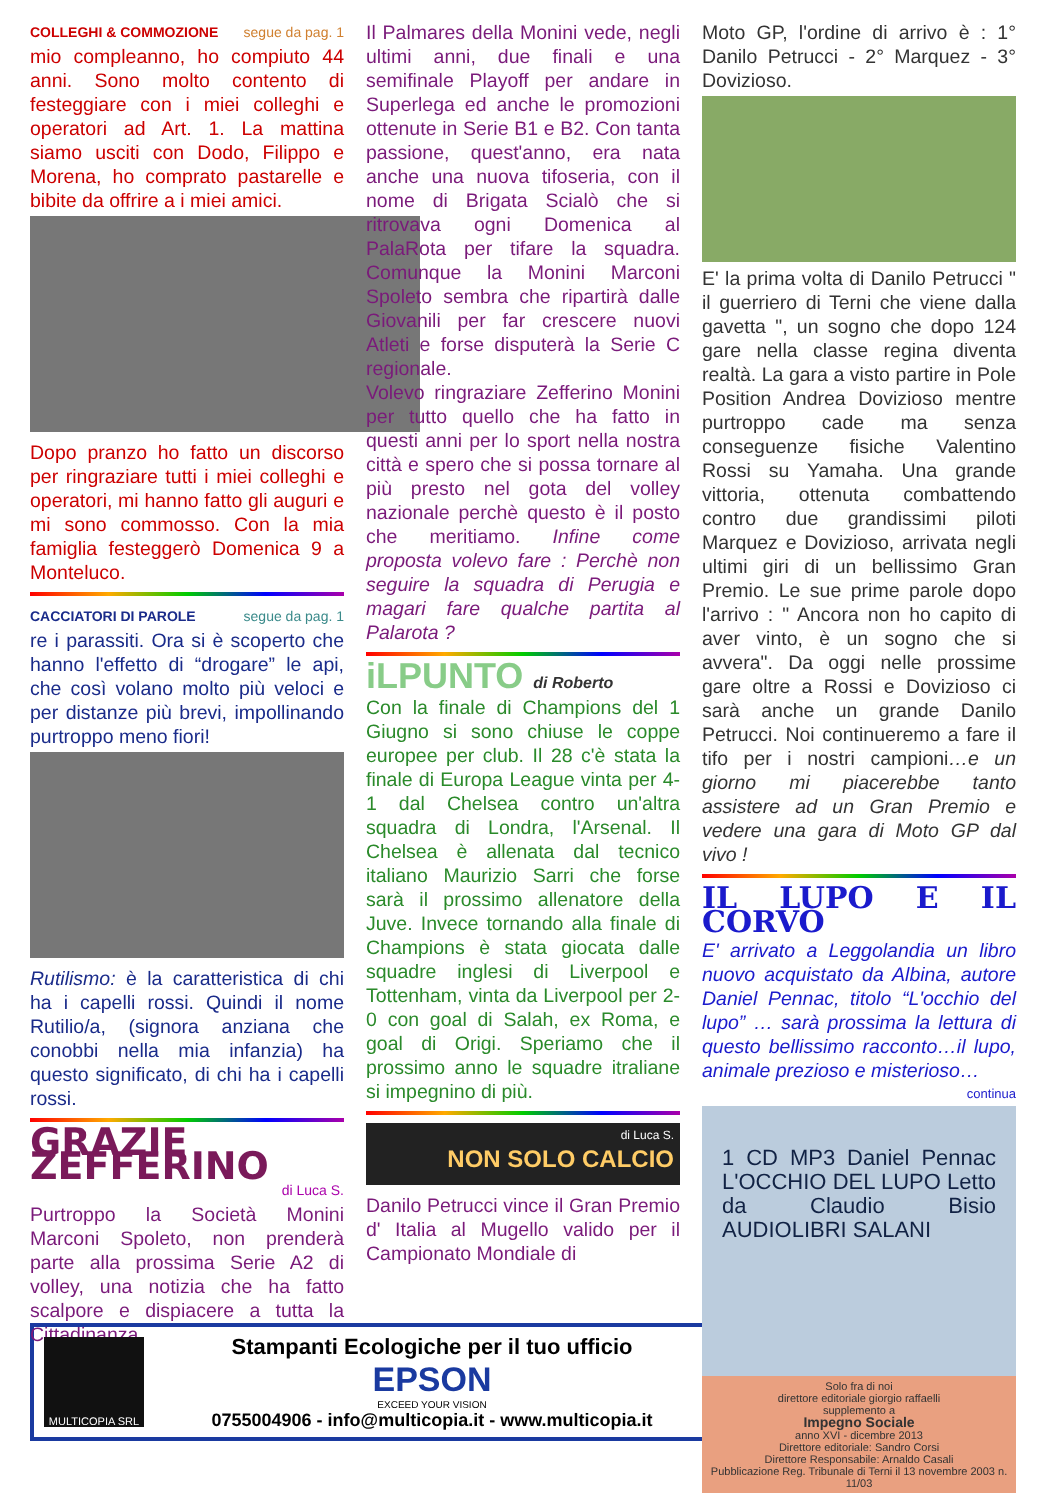COLLEGHI & COMMOZIONE segue da pag. 1
mio compleanno, ho compiuto 44 anni. Sono molto contento di festeggiare con i miei colleghi e operatori ad Art. 1. La mattina siamo usciti con Dodo, Filippo e Morena, ho comprato pastarelle e bibite da offrire a i miei amici.
Dopo pranzo ho fatto un discorso per ringraziare tutti i miei colleghi e operatori, mi hanno fatto gli auguri e mi sono commosso. Con la mia famiglia festeggerò Domenica 9 a Monteluco.
CACCIATORI DI PAROLE segue da pag. 1
re i parassiti. Ora si è scoperto che hanno l'effetto di “drogare” le api, che così volano molto più veloci e per distanze più brevi, impollinando purtroppo meno fiori!
Rutilismo: è la caratteristica di chi ha i capelli rossi. Quindi il nome Rutilio/a, (signora anziana che conobbi nella mia infanzia) ha questo significato, di chi ha i capelli rossi.
GRAZIE ZEFFERINO
di Luca S.
Purtroppo la Società Monini Marconi Spoleto, non prenderà parte alla prossima Serie A2 di volley, una notizia che ha fatto scalpore e dispiacere a tutta la Cittadinanza.
Il Palmares della Monini vede, negli ultimi anni, due finali e una semifinale Playoff per andare in Superlega ed anche le promozioni ottenute in Serie B1 e B2. Con tanta passione, quest'anno, era nata anche una nuova tifoseria, con il nome di Brigata Scialò che si ritrovava ogni Domenica al PalaRota per tifare la squadra. Comunque la Monini Marconi Spoleto sembra che ripartirà dalle Giovanili per far crescere nuovi Atleti e forse disputerà la Serie C regionale.
Volevo ringraziare Zefferino Monini per tutto quello che ha fatto in questi anni per lo sport nella nostra città e spero che si possa tornare al più presto nel gota del volley nazionale perchè questo è il posto che meritiamo. Infine come proposta volevo fare : Perchè non seguire la squadra di Perugia e magari fare qualche partita al Palarota ?
iLPUNTO di Roberto
Con la finale di Champions del 1 Giugno si sono chiuse le coppe europee per club. Il 28 c'è stata la finale di Europa League vinta per 4-1 dal Chelsea contro un'altra squadra di Londra, l'Arsenal. Il Chelsea è allenata dal tecnico italiano Maurizio Sarri che forse sarà il prossimo allenatore della Juve. Invece tornando alla finale di Champions è stata giocata dalle squadre inglesi di Liverpool e Tottenham, vinta da Liverpool per 2-0 con goal di Salah, ex Roma, e goal di Origi. Speriamo che il prossimo anno le squadre itraliane si impegnino di più.
di Luca S.
NON SOLO CALCIO
Danilo Petrucci vince il Gran Premio d' Italia al Mugello valido per il Campionato Mondiale di
Moto GP, l'ordine di arrivo è : 1° Danilo Petrucci - 2° Marquez - 3° Dovizioso.
E' la prima volta di Danilo Petrucci " il guerriero di Terni che viene dalla gavetta ", un sogno che dopo 124 gare nella classe regina diventa realtà. La gara a visto partire in Pole Position Andrea Dovizioso mentre purtroppo cade ma senza conseguenze fisiche Valentino Rossi su Yamaha. Una grande vittoria, ottenuta combattendo contro due grandissimi piloti Marquez e Dovizioso, arrivata negli ultimi giri di un bellissimo Gran Premio. Le sue prime parole dopo l'arrivo : " Ancora non ho capito di aver vinto, è un sogno che si avvera". Da oggi nelle prossime gare oltre a Rossi e Dovizioso ci sarà anche un grande Danilo Petrucci. Noi continueremo a fare il tifo per i nostri campioni…e un giorno mi piacerebbe tanto assistere ad un Gran Premio e vedere una gara di Moto GP dal vivo !
IL LUPO E IL CORVO
E' arrivato a Leggolandia un libro nuovo acquistato da Albina, autore Daniel Pennac, titolo “L'occhio del lupo” … sarà prossima la lettura di questo bellissimo racconto…il lupo, animale prezioso e misterioso…
continua
1 CD MP3 Daniel Pennac L'OCCHIO DEL LUPO Letto da Claudio Bisio AUDIOLIBRI SALANI
Solo fra di noi
direttore editoriale giorgio raffaelli
supplemento a
Impegno Sociale
anno XVI - dicembre 2013
Direttore editoriale: Sandro Corsi
Direttore Responsabile: Arnaldo Casali
Pubblicazione Reg. Tribunale di Terni il 13 novembre 2003 n. 11/03
MULTICOPIA SRL
Stampanti Ecologiche per il tuo ufficio
EPSON
EXCEED YOUR VISION
0755004906 - info@multicopia.it - www.multicopia.it